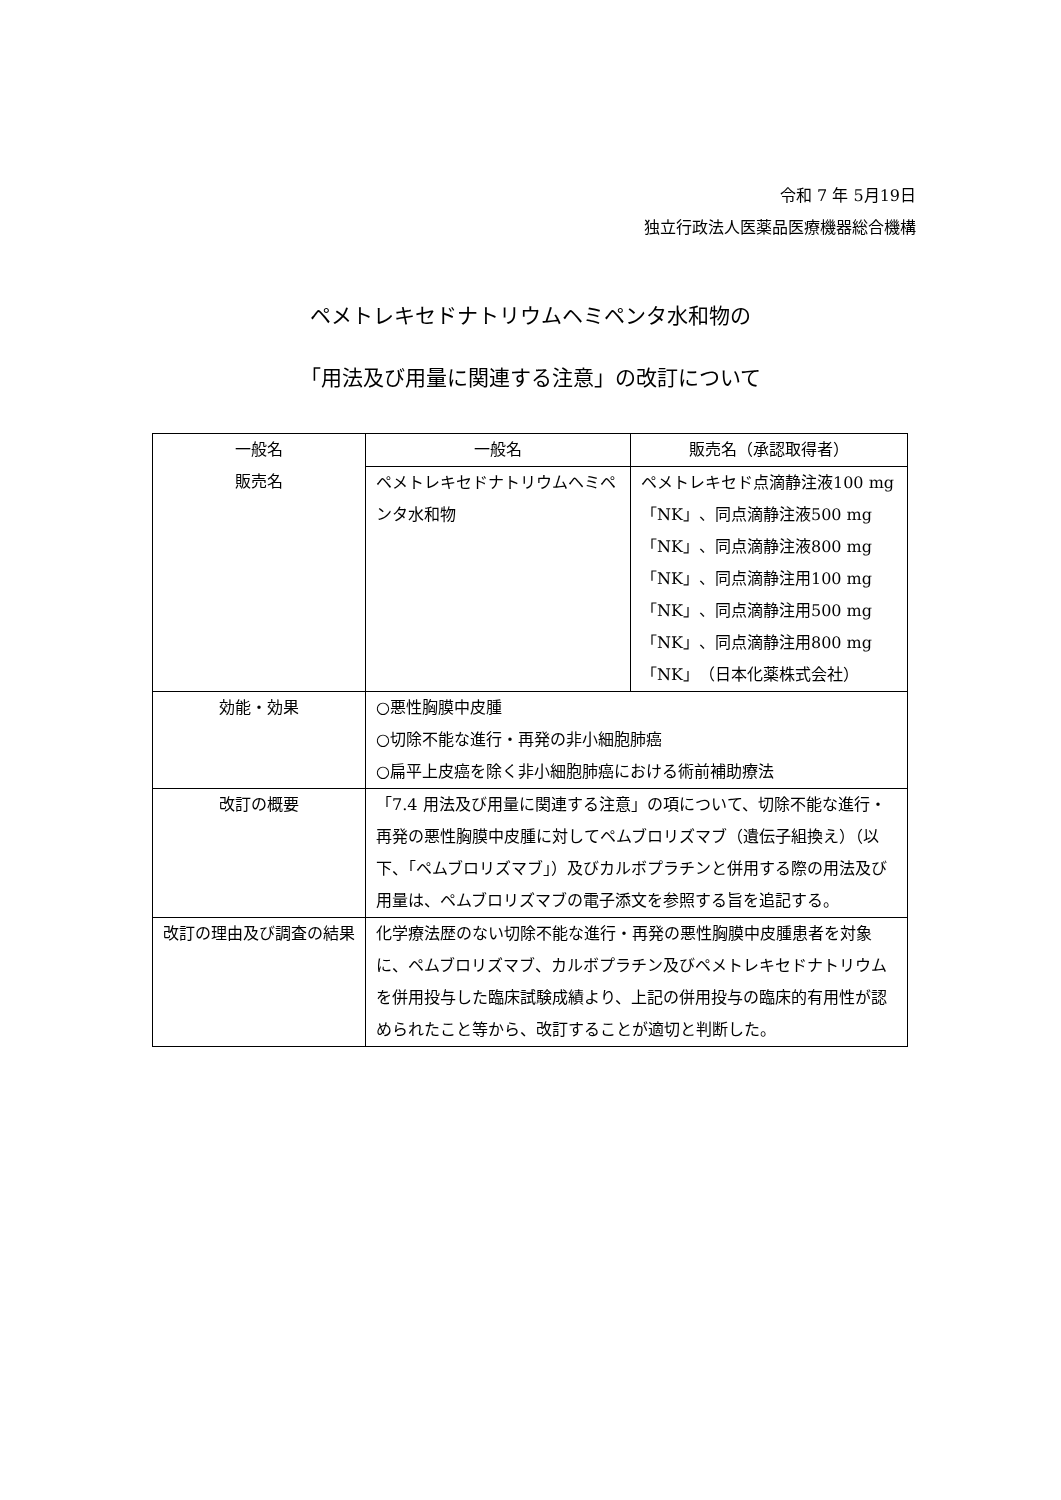令和 7 年 5月19日
独立行政法人医薬品医療機器総合機構
ペメトレキセドナトリウムヘミペンタ水和物の
「用法及び用量に関連する注意」の改訂について
| 一般名 販売名 | 一般名 | 販売名（承認取得者） |
| --- | --- | --- |
| | ペメトレキセドナトリウムヘミペンタ水和物 | ペメトレキセド点滴静注液100 mg「NK」、同点滴静注液500 mg「NK」、同点滴静注液800 mg「NK」、同点滴静注用100 mg「NK」、同点滴静注用500 mg「NK」、同点滴静注用800 mg「NK」（日本化薬株式会社） |
| 効能・効果 | ○悪性胸膜中皮腫 ○切除不能な進行・再発の非小細胞肺癌 ○扁平上皮癌を除く非小細胞肺癌における術前補助療法 | |
| 改訂の概要 | 「7.4 用法及び用量に関連する注意」の項について、切除不能な進行・再発の悪性胸膜中皮腫に対してペムブロリズマブ（遺伝子組換え）（以下、「ペムブロリズマブ」）及びカルボプラチンと併用する際の用法及び用量は、ペムブロリズマブの電子添文を参照する旨を追記する。 | |
| 改訂の理由及び調査の結果 | 化学療法歴のない切除不能な進行・再発の悪性胸膜中皮腫患者を対象に、ペムブロリズマブ、カルボプラチン及びペメトレキセドナトリウムを併用投与した臨床試験成績より、上記の併用投与の臨床的有用性が認められたこと等から、改訂することが適切と判断した。 | |